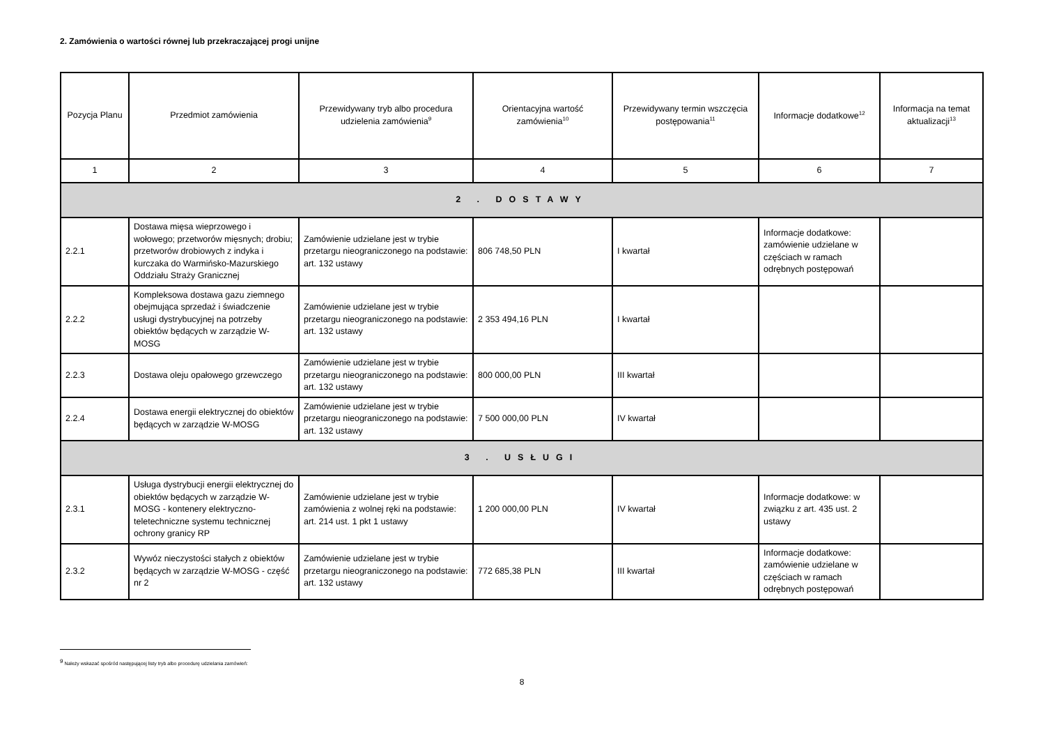2. Zamówienia o wartości równej lub przekraczającej progi unijne
| Pozycja Planu | Przedmiot zamówienia | Przewidywany tryb albo procedura udzielenia zamówienia<sup>9</sup> | Orientacyjna wartość zamówienia<sup>10</sup> | Przewidywany termin wszczęcia postępowania<sup>11</sup> | Informacje dodatkowe<sup>12</sup> | Informacja na temat aktualizacji<sup>13</sup> |
| --- | --- | --- | --- | --- | --- | --- |
| 1 | 2 | 3 | 4 | 5 | 6 | 7 |
| 2 . DOSTAWY | | | | | | |
| 2.2.1 | Dostawa mięsa wieprzowego i wołowego; przetworów mięsnych; drobiu; przetworów drobiowych z indyka i kurczaka do Warmińsko-Mazurskiego Oddziału Straży Granicznej | Zamówienie udzielane jest w trybie przetargu nieograniczonego na podstawie: art. 132 ustawy | 806 748,50 PLN | I kwartał | Informacje dodatkowe: zamówienie udzielane w częściach w ramach odrębnych postępowań | |
| 2.2.2 | Kompleksowa dostawa gazu ziemnego obejmująca sprzedaż i świadczenie usługi dystrybucyjnej na potrzeby obiektów będących w zarządzie W-MOSG | Zamówienie udzielane jest w trybie przetargu nieograniczonego na podstawie: art. 132 ustawy | 2 353 494,16 PLN | I kwartał | | |
| 2.2.3 | Dostawa oleju opałowego grzewczego | Zamówienie udzielane jest w trybie przetargu nieograniczonego na podstawie: art. 132 ustawy | 800 000,00 PLN | III kwartał | | |
| 2.2.4 | Dostawa energii elektrycznej do obiektów będących w zarządzie W-MOSG | Zamówienie udzielane jest w trybie przetargu nieograniczonego na podstawie: art. 132 ustawy | 7 500 000,00 PLN | IV kwartał | | |
| 3 . USŁUGI | | | | | | |
| 2.3.1 | Usługa dystrybucji energii elektrycznej do obiektów będących w zarządzie W-MOSG - kontenery elektryczno-teletechniczne systemu technicznej ochrony granicy RP | Zamówienie udzielane jest w trybie zamówienia z wolnej ręki na podstawie: art. 214 ust. 1 pkt 1 ustawy | 1 200 000,00 PLN | IV kwartał | Informacje dodatkowe: w związku z art. 435 ust. 2 ustawy | |
| 2.3.2 | Wywóz nieczystości stałych z obiektów będących w zarządzie W-MOSG - część nr 2 | Zamówienie udzielane jest w trybie przetargu nieograniczonego na podstawie: art. 132 ustawy | 772 685,38 PLN | III kwartał | Informacje dodatkowe: zamówienie udzielane w częściach w ramach odrębnych postępowań | |
<sup>9</sup> Należy wskazać spośród następującej listy tryb albo procedurę udzielania zamówień:
8